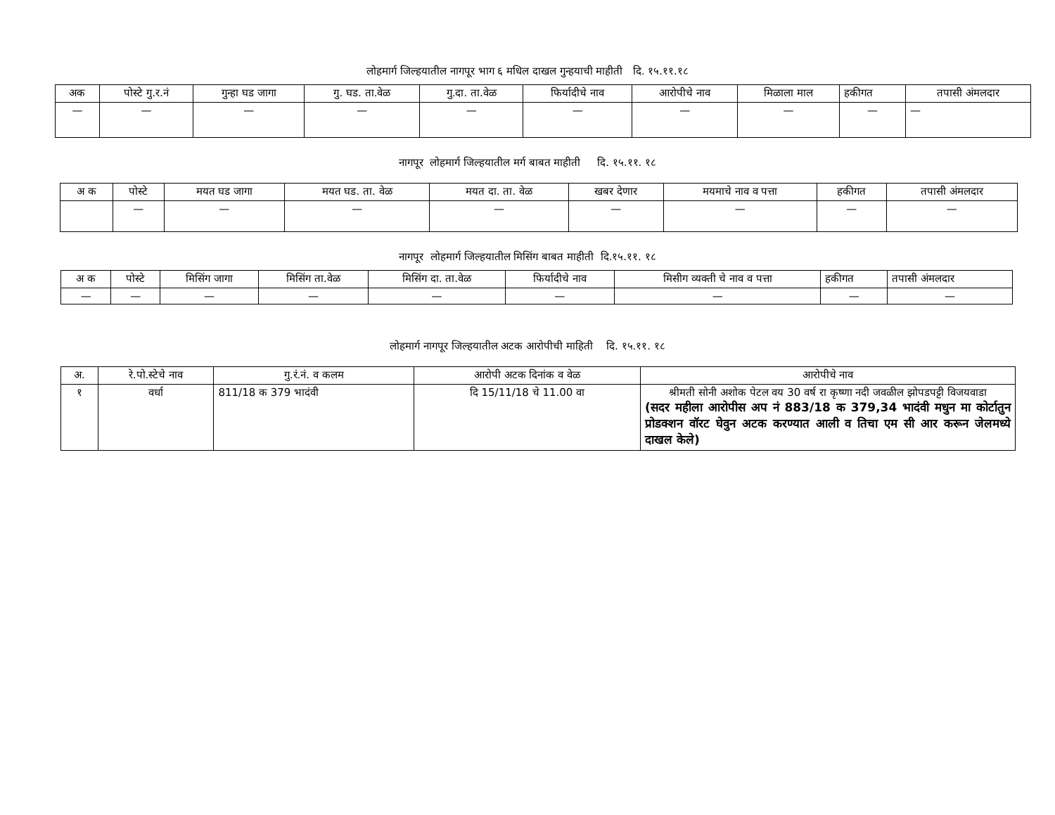लोहमार्ग जिल्हयातील नागपूर भाग ६ मधिल दाखल गुन्हयाची माहीती दि. १५.११.१८
| अक | पोस्टे गु.र.नं | गुन्हा घड जागा | गु. घड. ता.वेळ | गु.दा. ता.वेळ | फिर्यादीचे नाव | आरोपीचे नाव | मिळाला माल | हकीगत | तपासी अंमलदार |
| --- | --- | --- | --- | --- | --- | --- | --- | --- | --- |
| — | — | — | — | — | — | — | — | — | — |
नागपूर लोहमार्ग जिल्हयातील मर्ग बाबत माहीती दि. १५.११. १८
| अ क | पोस्टे | मयत घड जागा | मयत घड. ता. वेळ | मयत दा. ता. वेळ | खबर देणार | मयमाचे नाव व पत्ता | हकीगत | तपासी अंमलदार |
| --- | --- | --- | --- | --- | --- | --- | --- | --- |
| | — | — | — | — | — | — | — | — |
नागपूर लोहमार्ग जिल्हयातील मिसिंग बाबत माहीती दि.१५.११. १८
| अ क | पोस्टे | मिसिंग जागा | मिसिंग ता.वेळ | मिसिंग दा. ता.वेळ | फिर्यादीचे नाव | मिसीग व्यक्ती चे नाव व पत्ता | हकीगत | तपासी अंमलदार |
| --- | --- | --- | --- | --- | --- | --- | --- | --- |
| — | — | — | — | — | — | — | — | — |
लोहमार्ग नागपूर जिल्हयातील अटक आरोपीची माहिती दि. १५.११. १८
| अ. | रे.पो.स्टेचे नाव | गु.रं.नं. व कलम | आरोपी अटक दिनांक व वेळ | आरोपीचे नाव |
| --- | --- | --- | --- | --- |
| १ | वर्धा | 811/18 क 379 भादंवी | दि 15/11/18 चे 11.00 वा | श्रीमती सोनी अशोक पेटल वय 30 वर्ष रा कृष्णा नदी जवळील झोपडपट्टी विजयवाडा (सदर महीला आरोपीस अप नं 883/18 क 379,34 भादंवी मधुन मा कोर्टातुन प्रोडक्शन वॉरट घेवुन अटक करण्यात आली व तिचा एम सी आर करून जेलमध्ये दाखल केले) |